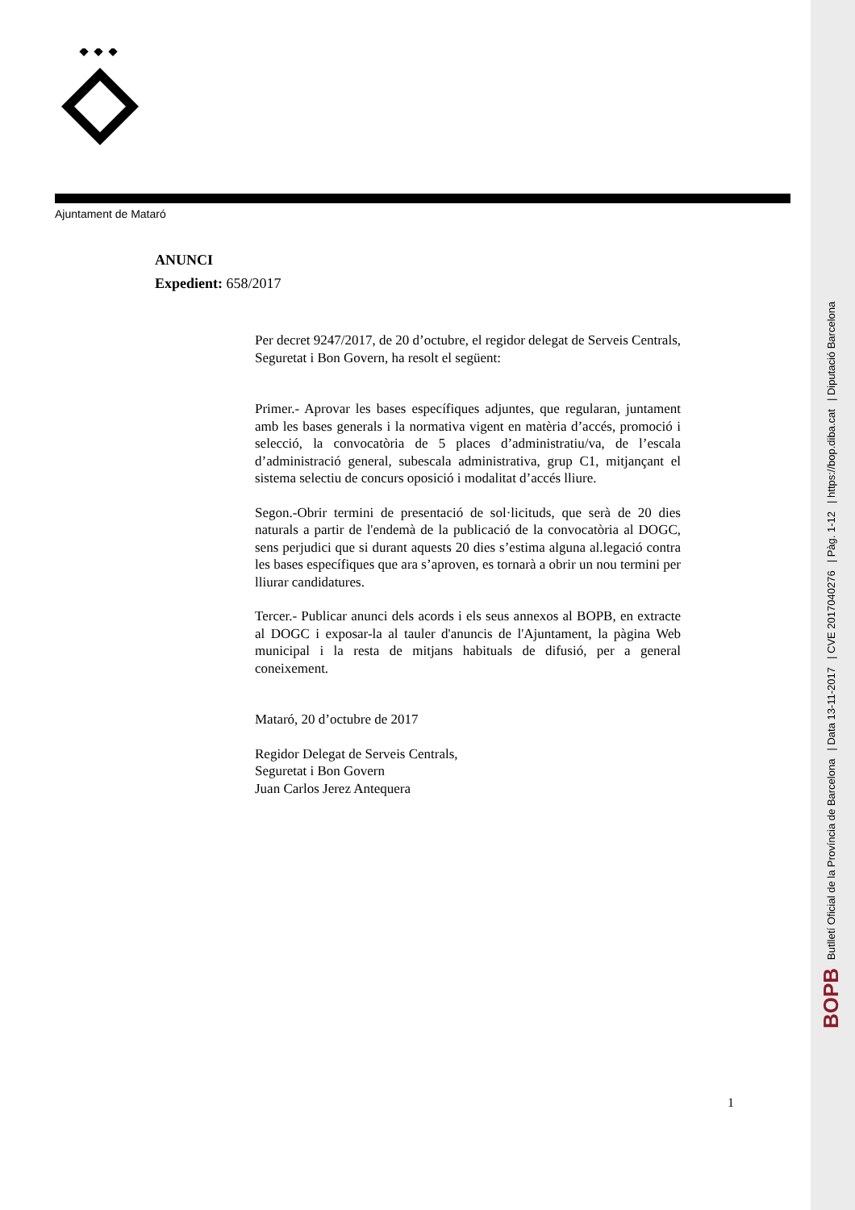Ajuntament de Mataró
ANUNCI
Expedient: 658/2017
Per decret 9247/2017, de 20 d’octubre, el regidor delegat de Serveis Centrals, Seguretat i Bon Govern, ha resolt el següent:
Primer.- Aprovar les bases específiques adjuntes, que regularan, juntament amb les bases generals i la normativa vigent en matèria d’accés, promoció i selecció, la convocatòria de 5 places d’administratiu/va, de l’escala d’administració general, subescala administrativa, grup C1, mitjançant el sistema selectiu de concurs oposició i modalitat d’accés lliure.
Segon.-Obrir termini de presentació de sol·licituds, que serà de 20 dies naturals a partir de l'endemà de la publicació de la convocatòria al DOGC, sens perjudici que si durant aquests 20 dies s’estima alguna al.legació contra les bases específiques que ara s’aproven, es tornarà a obrir un nou termini per lliurar candidatures.
Tercer.- Publicar anunci dels acords i els seus annexos al BOPB, en extracte al DOGC i exposar-la al tauler d'anuncis de l'Ajuntament, la pàgina Web municipal i la resta de mitjans habituals de difusió, per a general coneixement.
Mataró, 20 d’octubre de 2017
Regidor Delegat de Serveis Centrals,
Seguretat i Bon Govern
Juan Carlos Jerez Antequera
1
BOPB Butlletí Oficial de la Província de Barcelona | Data 13-11-2017 | CVE 2017040276 | Pàg. 1-12 | https://bop.diba.cat | Diputació Barcelona